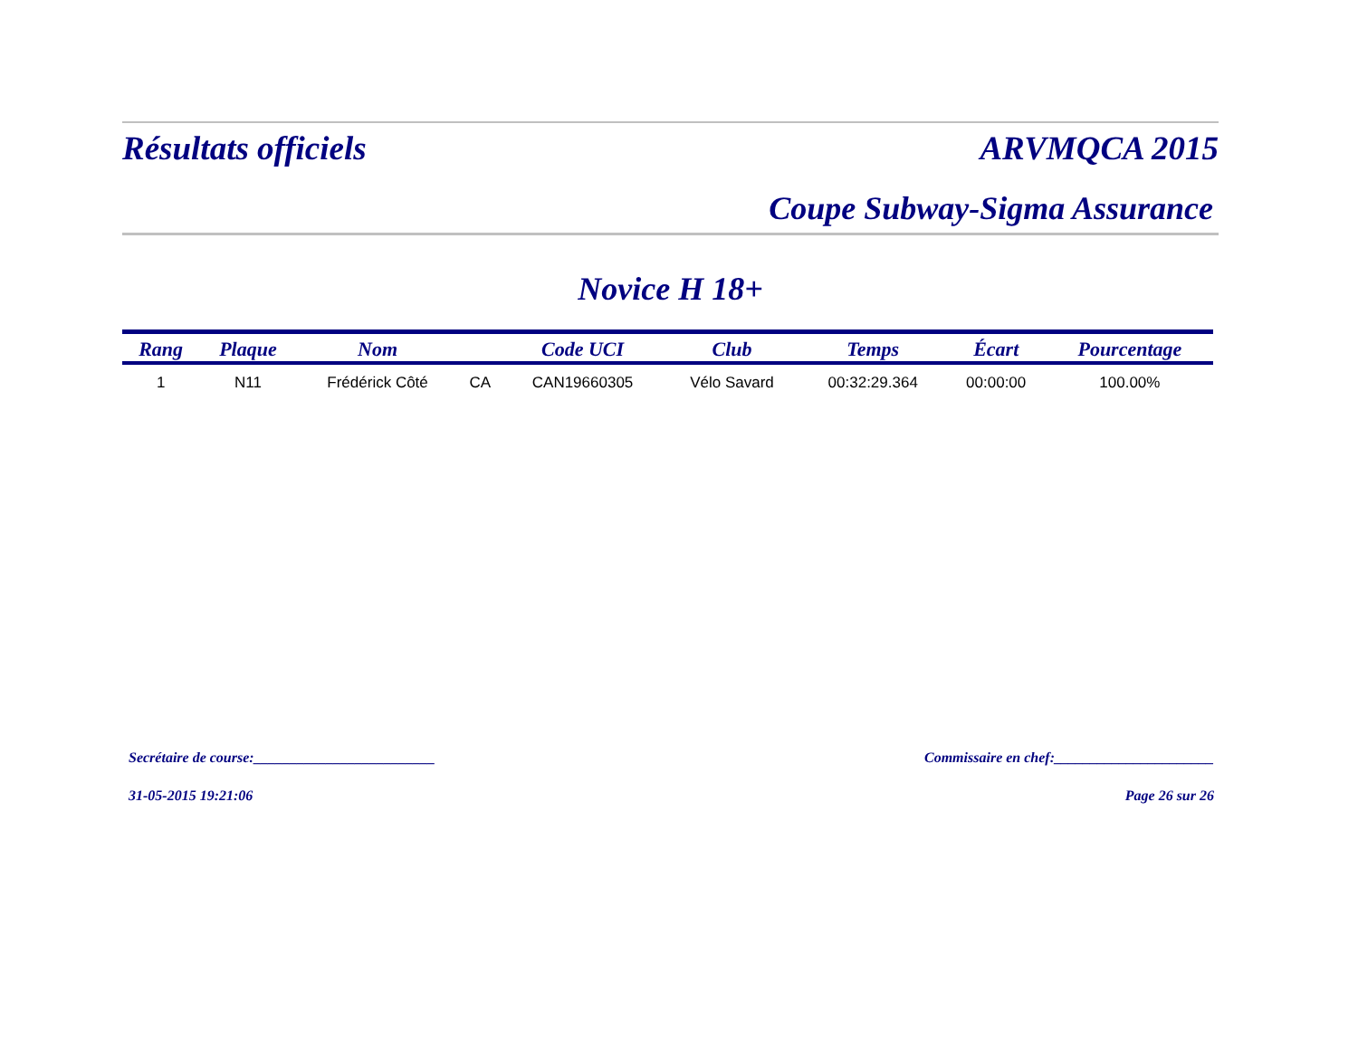Résultats officiels ARVMQCA 2015
Coupe Subway-Sigma Assurance
Novice H 18+
| Rang | Plaque | Nom | | Code UCI | Club | Temps | Écart | Pourcentage |
| --- | --- | --- | --- | --- | --- | --- | --- | --- |
| 1 | N11 | Frédérick Côté | CA | CAN19660305 | Vélo Savard | 00:32:29.364 | 00:00:00 | 100.00% |
Secrétaire de course:_________________________ Commissaire en chef:______________________
31-05-2015 19:21:06 Page 26 sur 26